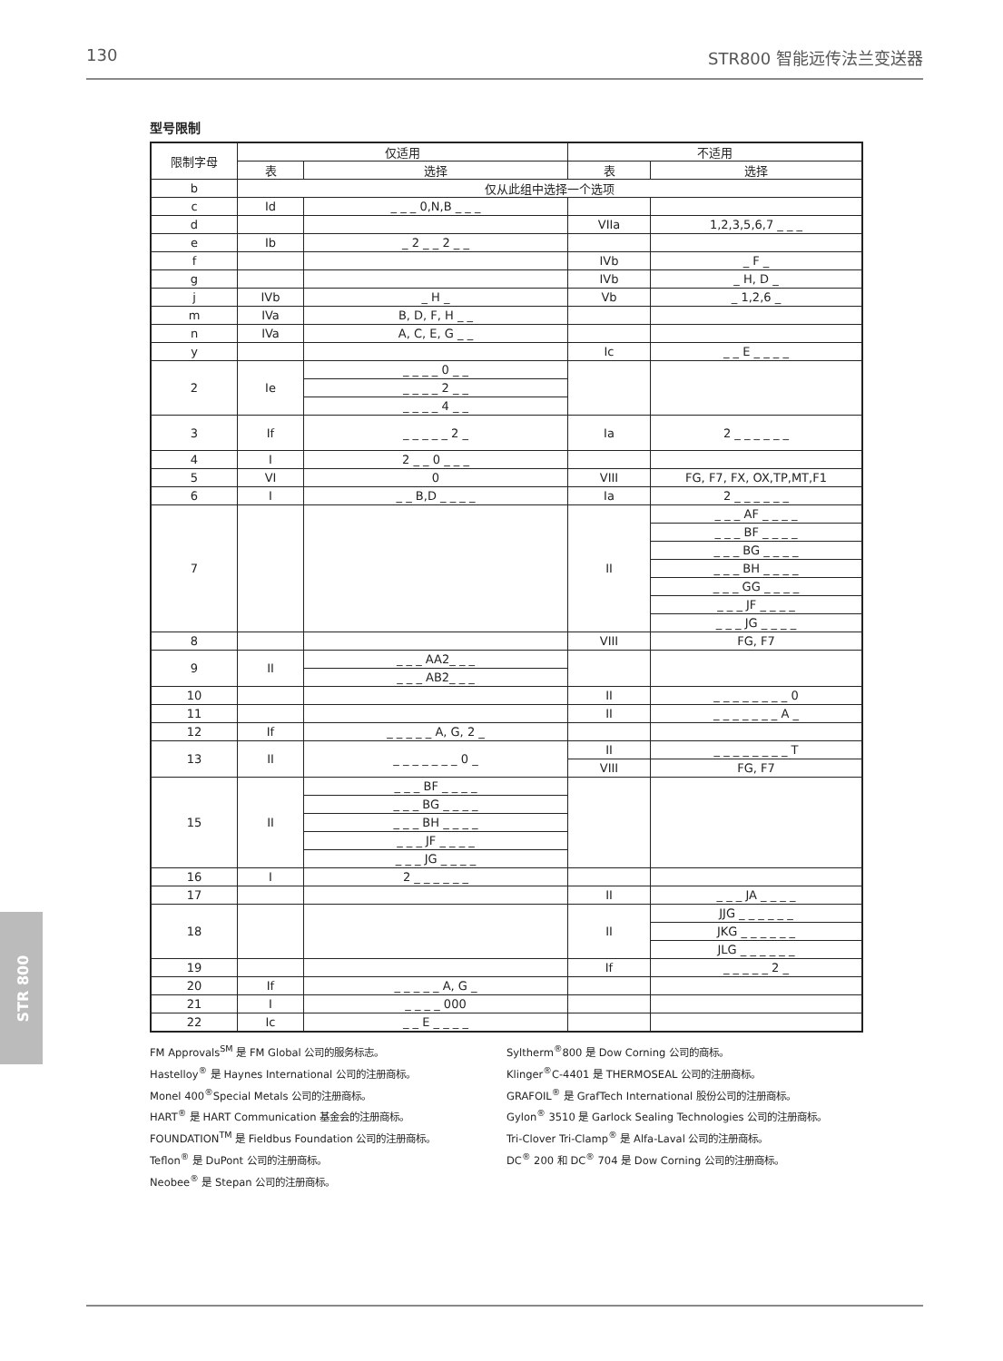130 STR800 智能远传法兰变送器
型号限制
| 限制字母 | 仅适用 | | 不适用 | |
| --- | --- | --- | --- | --- |
| | 表 | 选择 | 表 | 选择 |
| b | 仅从此组中选择一个选项 | | | |
| c | Id | _ _ _ 0,N,B _ _ _ | | |
| d | | | VIIa | 1,2,3,5,6,7 _ _ _ |
| e | Ib | _ 2 _ _ 2 _ _ | | |
| f | | | IVb | _ F _ |
| g | | | IVb | _ H, D _ |
| j | IVb | _ H _ | Vb | _ 1,2,6 _ |
| m | IVa | B, D, F, H _ _ | | |
| n | IVa | A, C, E, G _ _ | | |
| y | | | Ic | _ _ E _ _ _ _ |
| 2 | Ie | _ _ _ _ 0 _ _ | | |
| | | _ _ _ _ 2 _ _ | | |
| | | _ _ _ _ 4 _ _ | | |
| 3 | If | _ _ _ _ _ 2 _ | Ia | 2 _ _ _ _ _ _ |
| 4 | I | 2 _ _ 0 _ _ _ | | |
| 5 | VI | 0 | VIII | FG, F7, FX, OX,TP,MT,F1 |
| 6 | I | _ _ B,D _ _ _ _ | Ia | 2 _ _ _ _ _ _ |
| 7 | | | II | _ _ _ AF _ _ _ _ |
| | | | | _ _ _ BF _ _ _ _ |
| | | | | _ _ _ BG _ _ _ _ |
| | | | | _ _ _ BH _ _ _ _ |
| | | | | _ _ _ GG _ _ _ _ |
| | | | | _ _ _ JF _ _ _ _ |
| | | | | _ _ _ JG _ _ _ _ |
| 8 | | | VIII | FG, F7 |
| 9 | II | _ _ _ AA2_ _ _ | | |
| | | _ _ _ AB2_ _ _ | | |
| 10 | | | II | _ _ _ _ _ _ _ _ 0 |
| 11 | | | II | _ _ _ _ _ _ _ A _ |
| 12 | If | _ _ _ _ _ A, G, 2 _ | | |
| 13 | II | _ _ _ _ _ _ _ 0 _ | II | _ _ _ _ _ _ _ _ T |
| | | | VIII | FG, F7 |
| 15 | II | _ _ _ BF _ _ _ _ | | |
| | | _ _ _ BG _ _ _ _ | | |
| | | _ _ _ BH _ _ _ _ | | |
| | | _ _ _ JF _ _ _ _ | | |
| | | _ _ _ JG _ _ _ _ | | |
| 16 | I | 2 _ _ _ _ _ _ | | |
| 17 | | | II | _ _ _ JA _ _ _ _ |
| 18 | | | II | JJG _ _ _ _ _ _ |
| | | | | JKG _ _ _ _ _ _ |
| | | | | JLG _ _ _ _ _ _ |
| 19 | | | If | _ _ _ _ _ 2 _ |
| 20 | If | _ _ _ _ _ A, G _ | | |
| 21 | I | _ _ _ _ 000 | | |
| 22 | Ic | _ _ E _ _ _ _ | | |
FM Approvals<sup>SM</sup> 是 FM Global 公司的服务标志。
Hastelloy<sup>®</sup> 是 Haynes International 公司的注册商标。
Monel 400<sup>®</sup>Special Metals 公司的注册商标。
HART<sup>®</sup> 是 HART Communication 基金会的注册商标。
FOUNDATION<sup>TM</sup> 是 Fieldbus Foundation 公司的注册商标。
Teflon<sup>®</sup> 是 DuPont 公司的注册商标。
Neobee<sup>®</sup> 是 Stepan 公司的注册商标。
Syltherm<sup>®</sup>800 是 Dow Corning 公司的商标。
Klinger<sup>®</sup>C-4401 是 THERMOSEAL 公司的注册商标。
GRAFOIL<sup>®</sup> 是 GrafTech International 股份公司的注册商标。
Gylon<sup>®</sup> 3510 是 Garlock Sealing Technologies 公司的注册商标。
Tri-Clover Tri-Clamp<sup>®</sup> 是 Alfa-Laval 公司的注册商标。
DC<sup>®</sup> 200 和 DC<sup>®</sup> 704 是 Dow Corning 公司的注册商标。
STR 800